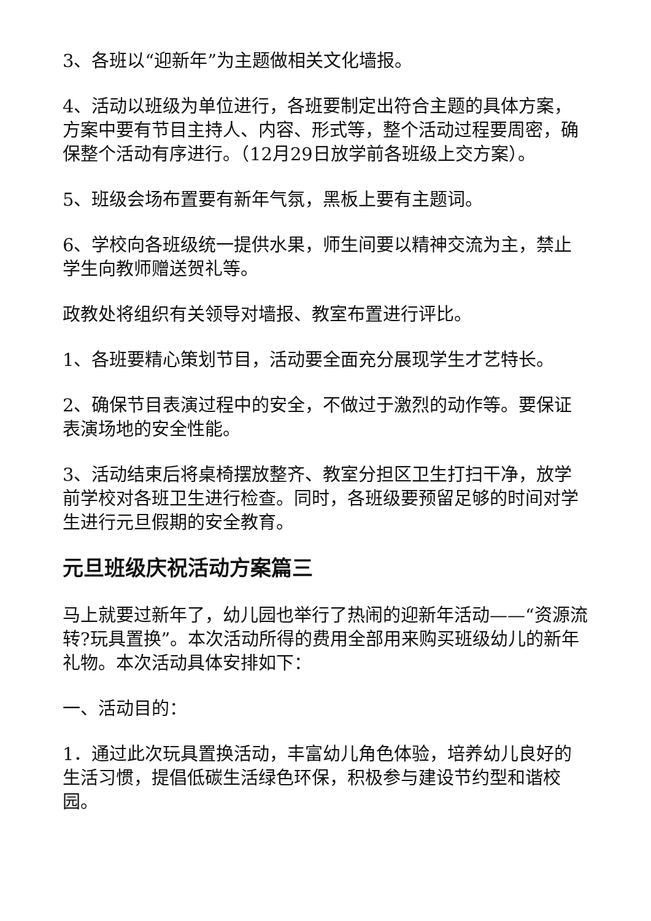3、各班以“迎新年”为主题做相关文化墙报。
4、活动以班级为单位进行，各班要制定出符合主题的具体方案，方案中要有节目主持人、内容、形式等，整个活动过程要周密，确保整个活动有序进行。（12月29日放学前各班级上交方案）。
5、班级会场布置要有新年气氛，黑板上要有主题词。
6、学校向各班级统一提供水果，师生间要以精神交流为主，禁止学生向教师赠送贺礼等。
政教处将组织有关领导对墙报、教室布置进行评比。
1、各班要精心策划节目，活动要全面充分展现学生才艺特长。
2、确保节目表演过程中的安全，不做过于激烈的动作等。要保证表演场地的安全性能。
3、活动结束后将桌椅摆放整齐、教室分担区卫生打扫干净，放学前学校对各班卫生进行检查。同时，各班级要预留足够的时间对学生进行元旦假期的安全教育。
元旦班级庆祝活动方案篇三
马上就要过新年了，幼儿园也举行了热闹的迎新年活动——“资源流转?玩具置换”。本次活动所得的费用全部用来购买班级幼儿的新年礼物。本次活动具体安排如下：
一、活动目的：
1．通过此次玩具置换活动，丰富幼儿角色体验，培养幼儿良好的生活习惯，提倡低碳生活绿色环保，积极参与建设节约型和谐校园。